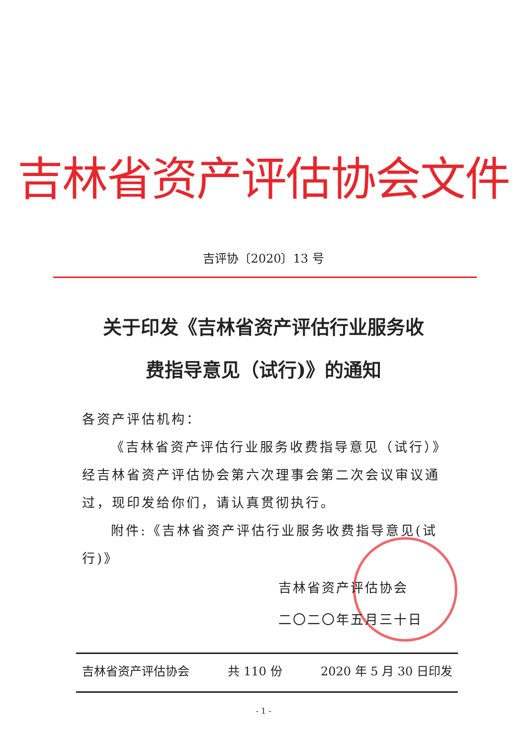吉林省资产评估协会文件
吉评协〔2020〕13 号
关于印发《吉林省资产评估行业服务收
费指导意见（试行)》的通知
各资产评估机构：
《吉林省资产评估行业服务收费指导意见（试行）》经吉林省资产评估协会第六次理事会第二次会议审议通过，现印发给你们，请认真贯彻执行。
附件:《吉林省资产评估行业服务收费指导意见(试行)》
吉林省资产评估协会
二〇二〇年五月三十日
吉林省资产评估协会 共 110 份 2020 年 5 月 30 日印发
- 1 -